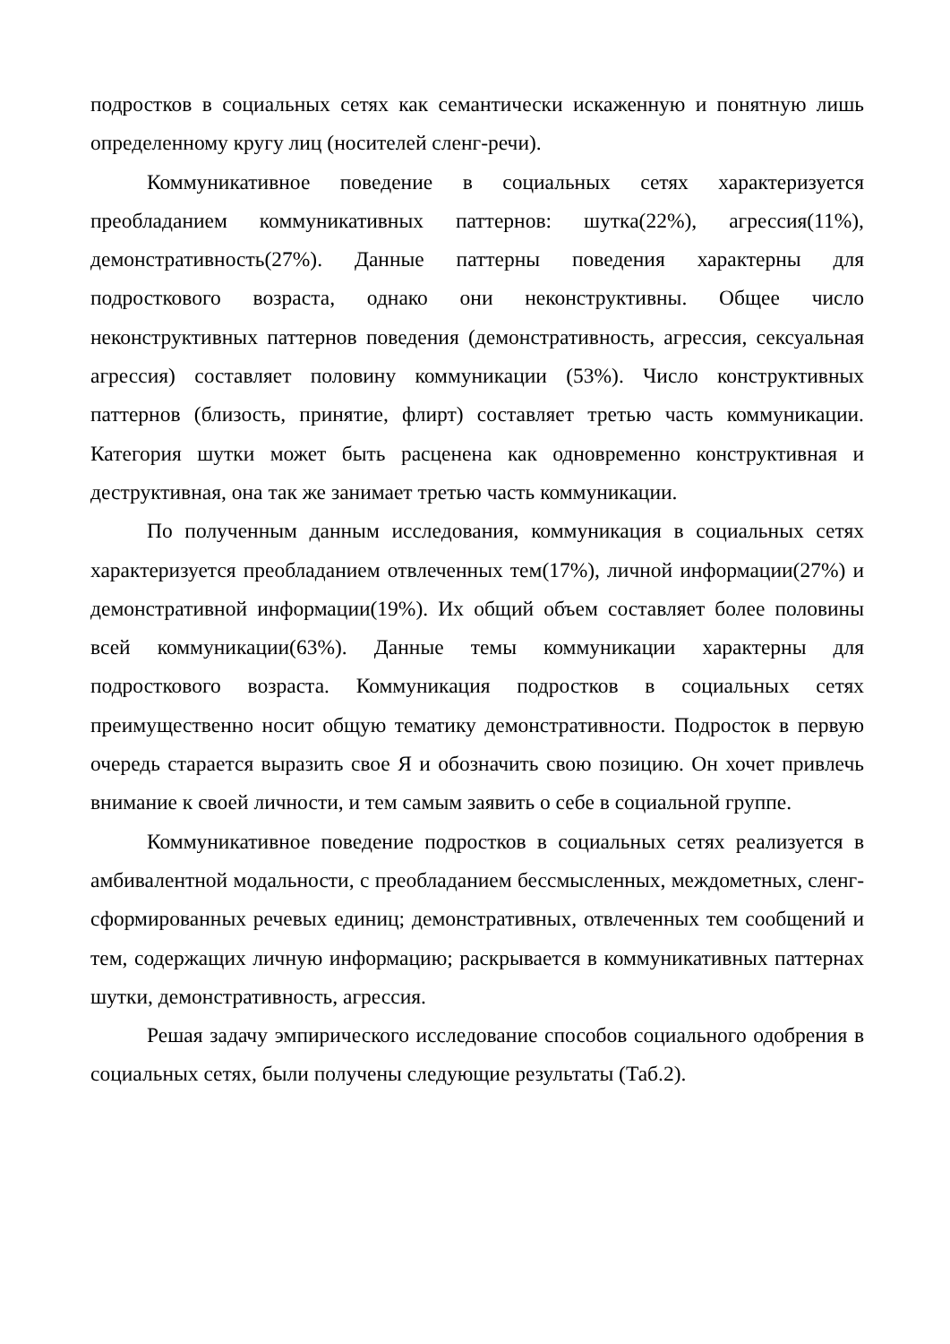подростков в социальных сетях как семантически искаженную и понятную лишь определенному кругу лиц (носителей сленг-речи).
Коммуникативное поведение в социальных сетях характеризуется преобладанием коммуникативных паттернов: шутка(22%), агрессия(11%), демонстративность(27%). Данные паттерны поведения характерны для подросткового возраста, однако они неконструктивны. Общее число неконструктивных паттернов поведения (демонстративность, агрессия, сексуальная агрессия) составляет половину коммуникации (53%). Число конструктивных паттернов (близость, принятие, флирт) составляет третью часть коммуникации. Категория шутки может быть расценена как одновременно конструктивная и деструктивная, она так же занимает третью часть коммуникации.
По полученным данным исследования, коммуникация в социальных сетях характеризуется преобладанием отвлеченных тем(17%), личной информации(27%) и демонстративной информации(19%). Их общий объем составляет более половины всей коммуникации(63%). Данные темы коммуникации характерны для подросткового возраста. Коммуникация подростков в социальных сетях преимущественно носит общую тематику демонстративности. Подросток в первую очередь старается выразить свое Я и обозначить свою позицию. Он хочет привлечь внимание к своей личности, и тем самым заявить о себе в социальной группе.
Коммуникативное поведение подростков в социальных сетях реализуется в амбивалентной модальности, с преобладанием бессмысленных, междометных, сленг-сформированных речевых единиц; демонстративных, отвлеченных тем сообщений и тем, содержащих личную информацию; раскрывается в коммуникативных паттернах шутки, демонстративность, агрессия.
Решая задачу эмпирического исследование способов социального одобрения в социальных сетях, были получены следующие результаты (Таб.2).